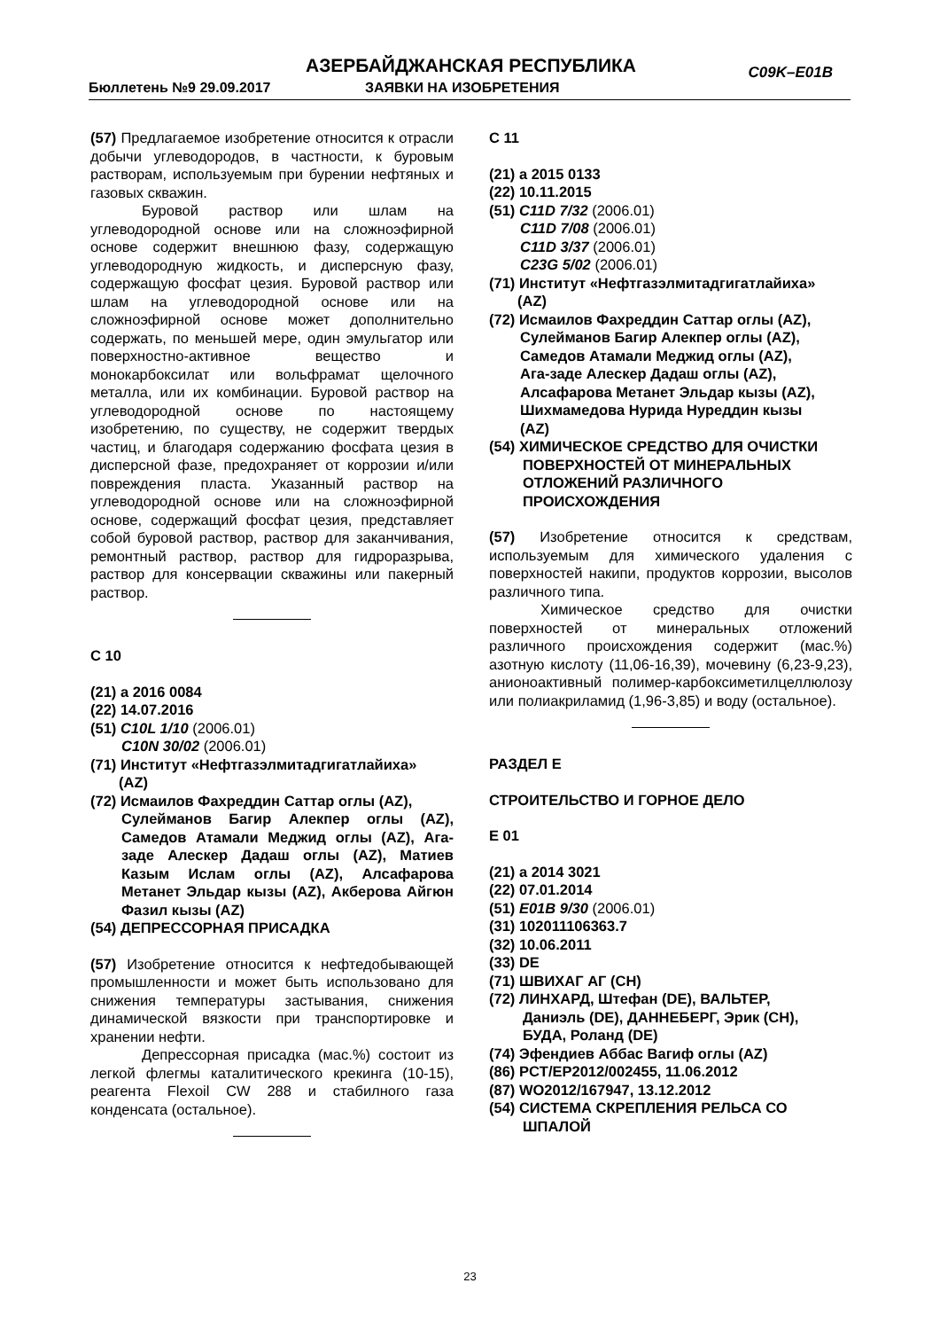АЗЕРБАЙДЖАНСКАЯ РЕСПУБЛИКА C09K–E01B
Бюллетень №9 29.09.2017 ЗАЯВКИ НА ИЗОБРЕТЕНИЯ
(57) Предлагаемое изобретение относится к отрасли добычи углеводородов, в частности, к буровым растворам, используемым при бурении нефтяных и газовых скважин.
Буровой раствор или шлам на углеводородной основе или на сложноэфирной основе содержит внешнюю фазу, содержащую углеводородную жидкость, и дисперсную фазу, содержащую фосфат цезия. Буровой раствор или шлам на углеводородной основе или на сложноэфирной основе может дополнительно содержать, по меньшей мере, один эмульгатор или поверхностно-активное вещество и монокарбоксилат или вольфрамат щелочного металла, или их комбинации. Буровой раствор на углеводородной основе по настоящему изобретению, по существу, не содержит твердых частиц, и благодаря содержанию фосфата цезия в дисперсной фазе, предохраняет от коррозии и/или повреждения пласта. Указанный раствор на углеводородной основе или на сложноэфирной основе, содержащий фосфат цезия, представляет собой буровой раствор, раствор для заканчивания, ремонтный раствор, раствор для гидроразрыва, раствор для консервации скважины или пакерный раствор.
C 10
(21) a 2016 0084
(22) 14.07.2016
(51) C10L 1/10 (2006.01)
C10N 30/02 (2006.01)
(71) Институт «Нефтгазэлмитадгигатлайиха»
(AZ)
(72) Исмаилов Фахреддин Саттар оглы (AZ),
Сулейманов Багир Алекпер оглы (AZ), Самедов Атамали Меджид оглы (AZ), Ага-заде Алескер Дадаш оглы (AZ), Матиев Казым Ислам оглы (AZ), Алсафарова Метанет Эльдар кызы (AZ), Акберова Айгюн Фазил кызы (AZ)
(54) ДЕПРЕССОРНАЯ ПРИСАДКА
(57) Изобретение относится к нефтедобывающей промышленности и может быть использовано для снижения температуры застывания, снижения динамической вязкости при транспортировке и хранении нефти.
Депрессорная присадка (мас.%) состоит из легкой флегмы каталитического крекинга (10-15), реагента Flexoil CW 288 и стабилного газа конденсата (остальное).
C 11
(21) a 2015 0133
(22) 10.11.2015
(51) C11D 7/32 (2006.01)
C11D 7/08 (2006.01)
C11D 3/37 (2006.01)
C23G 5/02 (2006.01)
(71) Институт «Нефтгазэлмитадгигатлайиха»
(AZ)
(72) Исмаилов Фахреддин Саттар оглы (AZ),
Сулейманов Багир Алекпер оглы (AZ),
Самедов Атамали Меджид оглы (AZ),
Ага-заде Алескер Дадаш оглы (AZ),
Алсафарова Метанет Эльдар кызы (AZ),
Шихмамедова Нурида Нуреддин кызы
(AZ)
(54) ХИМИЧЕСКОЕ СРЕДСТВО ДЛЯ ОЧИСТКИ
ПОВЕРХНОСТЕЙ ОТ МИНЕРАЛЬНЫХ
ОТЛОЖЕНИЙ РАЗЛИЧНОГО
ПРОИСХОЖДЕНИЯ
(57) Изобретение относится к средствам, используемым для химического удаления с поверхностей накипи, продуктов коррозии, высолов различного типа.
Химическое средство для очистки поверхностей от минеральных отложений различного происхождения содержит (мас.%) азотную кислоту (11,06-16,39), мочевину (6,23-9,23), анионоактивный полимер-карбоксиметилцеллюлозу или полиакриламид (1,96-3,85) и воду (остальное).
РАЗДЕЛ E
СТРОИТЕЛЬСТВО И ГОРНОЕ ДЕЛО
E 01
(21) a 2014 3021
(22) 07.01.2014
(51) E01B 9/30 (2006.01)
(31) 102011106363.7
(32) 10.06.2011
(33) DE
(71) ШВИХАГ АГ (CH)
(72) ЛИНХАРД, Штефан (DE), ВАЛЬТЕР,
Даниэль (DE), ДАННЕБЕРГ, Эрик (CH),
БУДА, Роланд (DE)
(74) Эфендиев Аббас Вагиф оглы (AZ)
(86) PCT/EP2012/002455, 11.06.2012
(87) WO2012/167947, 13.12.2012
(54) СИСТЕМА СКРЕПЛЕНИЯ РЕЛЬСА СО
ШПАЛОЙ
23